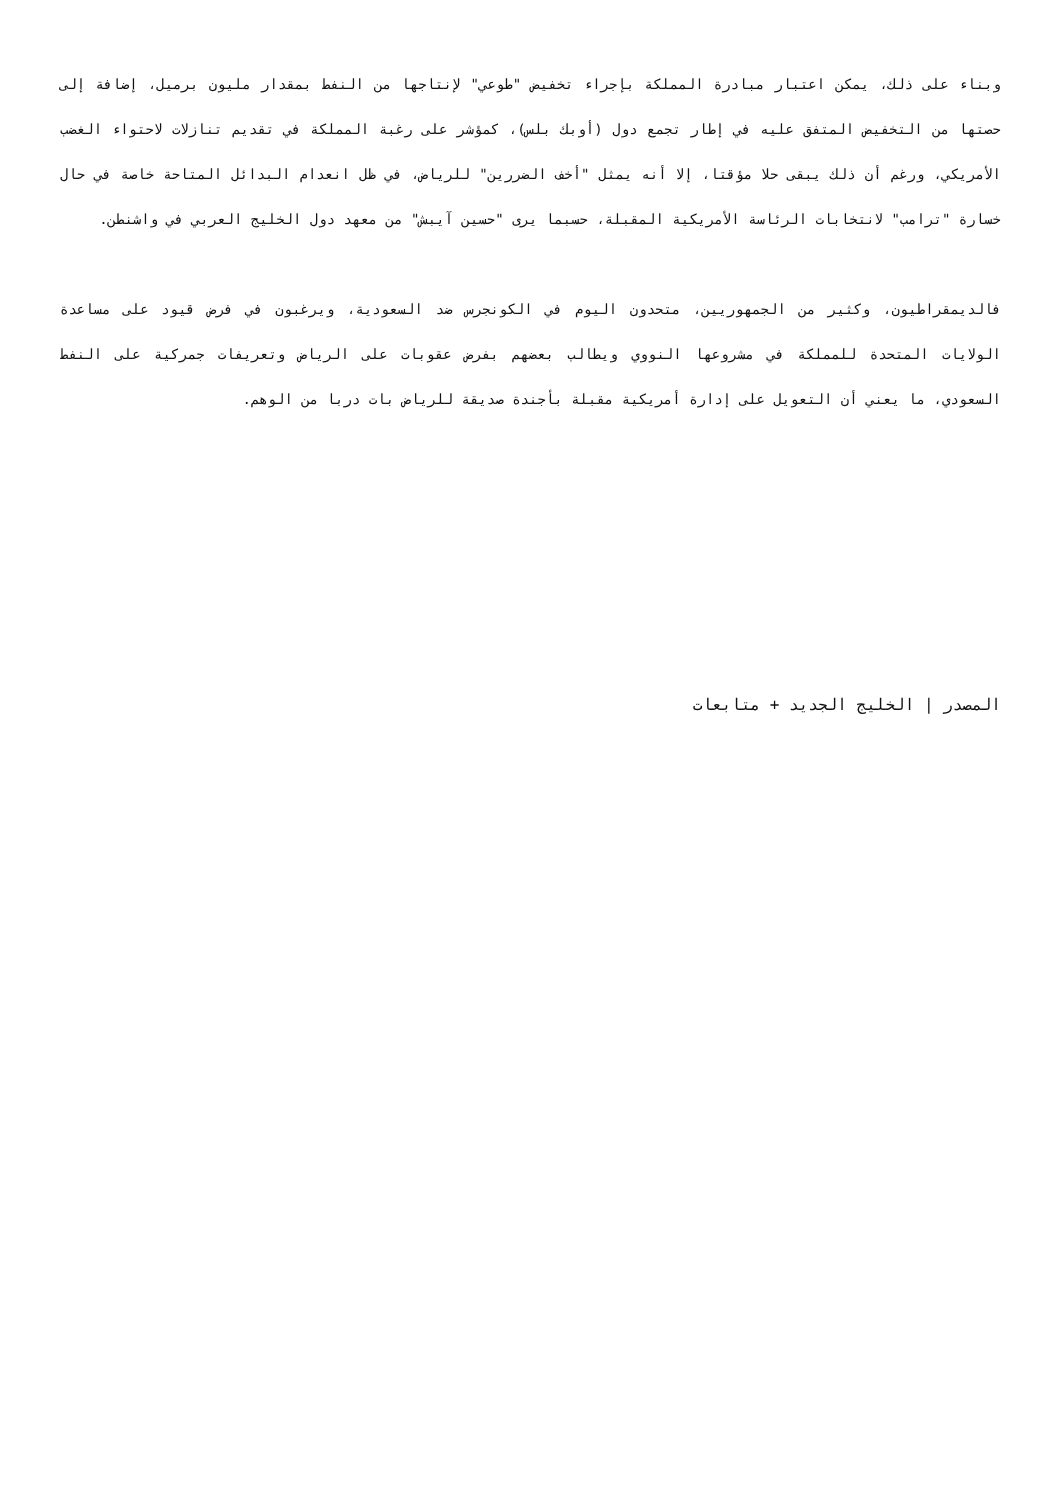وبناء على ذلك، يمكن اعتبار مبادرة المملكة بإجراء تخفيض "طوعي" لإنتاجها من النفط بمقدار مليون برميل، إضافة إلى حصتها من التخفيض المتفق عليه في إطار تجمع دول (أوبك بلس)، كمؤشر على رغبة المملكة في تقديم تنازلات لاحتواء الغضب الأمريكي، ورغم أن ذلك يبقى حلا مؤقتا، إلا أنه يمثل "أخف الضررين" للرياض، في ظل انعدام البدائل المتاحة خاصة في حال خسارة "ترامب" لانتخابات الرئاسة الأمريكية المقبلة، حسبما يرى "حسين آيبش" من معهد دول الخليج العربي في واشنطن.
فالديمقراطيون، وكثير من الجمهوريين، متحدون اليوم في الكونجرس ضد السعودية، ويرغبون في فرض قيود على مساعدة الولايات المتحدة للمملكة في مشروعها النووي ويطالب بعضهم بفرض عقوبات على الرياض وتعريفات جمركية على النفط السعودي، ما يعني أن التعويل على إدارة أمريكية مقبلة بأجندة صديقة للرياض بات دربا من الوهم.
المصدر | الخليج الجديد + متابعات